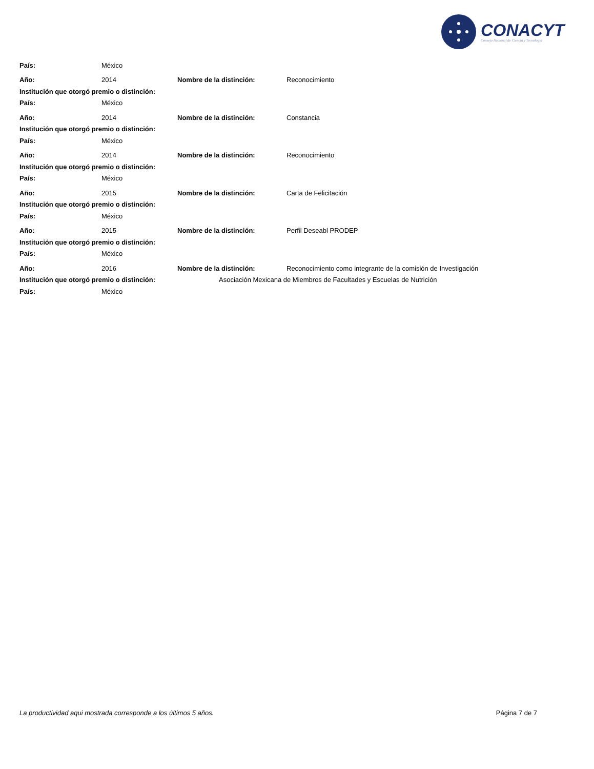CONACYT
Consejo Nacional de Ciencia y Tecnología
País: México
Año: 2014 Nombre de la distinción: Reconocimiento
Institución que otorgó premio o distinción:
País: México
Año: 2014 Nombre de la distinción: Constancia
Institución que otorgó premio o distinción:
País: México
Año: 2014 Nombre de la distinción: Reconocimiento
Institución que otorgó premio o distinción:
País: México
Año: 2015 Nombre de la distinción: Carta de Felicitación
Institución que otorgó premio o distinción:
País: México
Año: 2015 Nombre de la distinción: Perfil Deseabl PRODEP
Institución que otorgó premio o distinción:
País: México
Año: 2016 Nombre de la distinción: Reconocimiento como integrante de la comisión de Investigación
Institución que otorgó premio o distinción: Asociación Mexicana de Miembros de Facultades y Escuelas de Nutrición
País: México
La productividad aqui mostrada corresponde a los últimos 5 años. Página 7 de 7